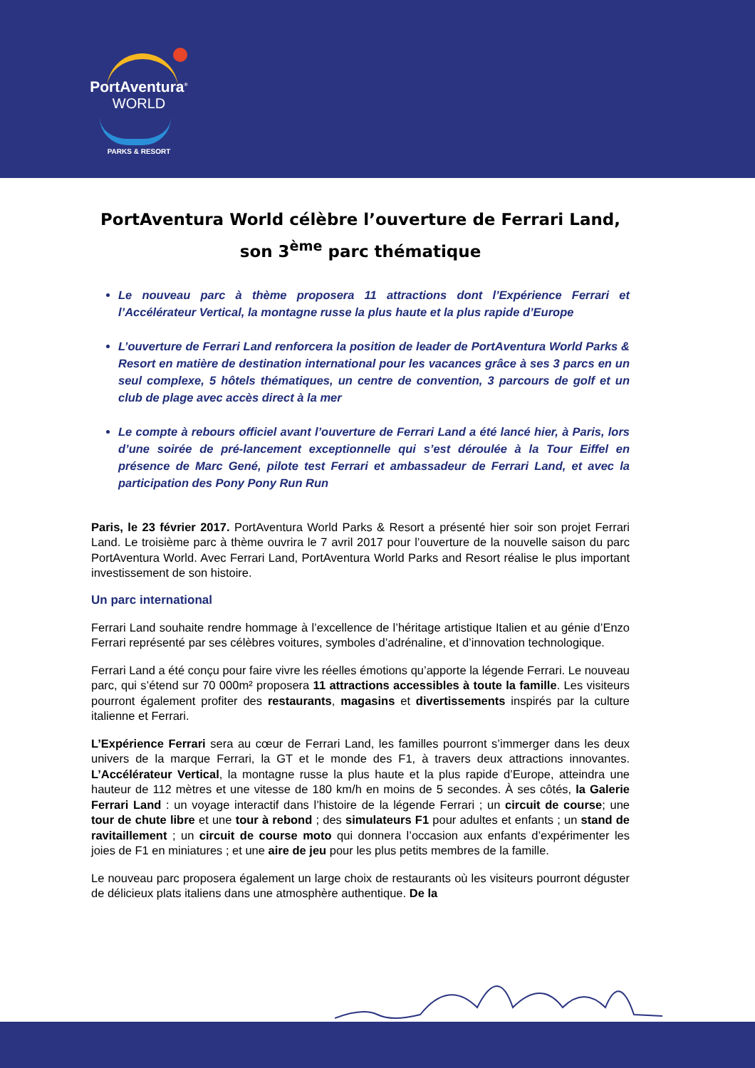PortAventura<sup>®</sup>
WORLD
PARKS & RESORT
PortAventura World célèbre l’ouverture de Ferrari Land, son 3<sup>ème</sup> parc thématique
Le nouveau parc à thème proposera 11 attractions dont l’Expérience Ferrari et l’Accélérateur Vertical, la montagne russe la plus haute et la plus rapide d’Europe
L’ouverture de Ferrari Land renforcera la position de leader de PortAventura World Parks & Resort en matière de destination international pour les vacances grâce à ses 3 parcs en un seul complexe, 5 hôtels thématiques, un centre de convention, 3 parcours de golf et un club de plage avec accès direct à la mer
Le compte à rebours officiel avant l’ouverture de Ferrari Land a été lancé hier, à Paris, lors d’une soirée de pré-lancement exceptionnelle qui s’est déroulée à la Tour Eiffel en présence de Marc Gené, pilote test Ferrari et ambassadeur de Ferrari Land, et avec la participation des Pony Pony Run Run
Paris, le 23 février 2017. PortAventura World Parks & Resort a présenté hier soir son projet Ferrari Land. Le troisième parc à thème ouvrira le 7 avril 2017 pour l’ouverture de la nouvelle saison du parc PortAventura World. Avec Ferrari Land, PortAventura World Parks and Resort réalise le plus important investissement de son histoire.
Un parc international
Ferrari Land souhaite rendre hommage à l’excellence de l’héritage artistique Italien et au génie d’Enzo Ferrari représenté par ses célèbres voitures, symboles d’adrénaline, et d’innovation technologique.
Ferrari Land a été conçu pour faire vivre les réelles émotions qu’apporte la légende Ferrari. Le nouveau parc, qui s’étend sur 70 000m² proposera 11 attractions accessibles à toute la famille. Les visiteurs pourront également profiter des restaurants, magasins et divertissements inspirés par la culture italienne et Ferrari.
L’Expérience Ferrari sera au cœur de Ferrari Land, les familles pourront s’immerger dans les deux univers de la marque Ferrari, la GT et le monde des F1, à travers deux attractions innovantes. L’Accélérateur Vertical, la montagne russe la plus haute et la plus rapide d’Europe, atteindra une hauteur de 112 mètres et une vitesse de 180 km/h en moins de 5 secondes. À ses côtés, la Galerie Ferrari Land : un voyage interactif dans l’histoire de la légende Ferrari ; un circuit de course; une tour de chute libre et une tour à rebond ; des simulateurs F1 pour adultes et enfants ; un stand de ravitaillement ; un circuit de course moto qui donnera l’occasion aux enfants d’expérimenter les joies de F1 en miniatures ; et une aire de jeu pour les plus petits membres de la famille.
Le nouveau parc proposera également un large choix de restaurants où les visiteurs pourront déguster de délicieux plats italiens dans une atmosphère authentique. De la